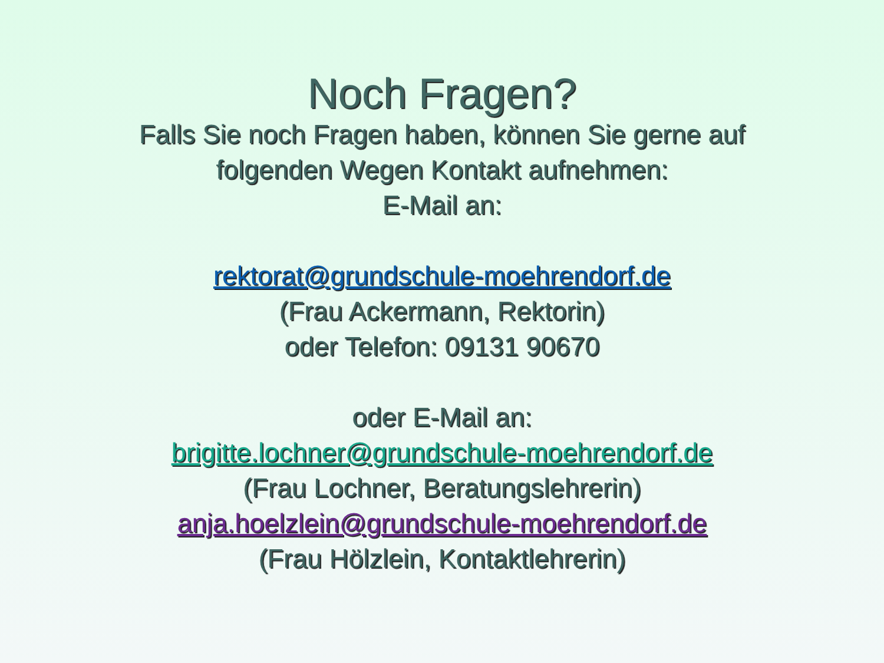Noch Fragen?
Falls Sie noch Fragen haben, können Sie gerne auf
folgenden Wegen Kontakt aufnehmen:
E-Mail an:
rektorat@grundschule-moehrendorf.de
(Frau Ackermann, Rektorin)
oder Telefon: 09131 90670
oder E-Mail an:
brigitte.lochner@grundschule-moehrendorf.de
(Frau Lochner, Beratungslehrerin)
anja.hoelzlein@grundschule-moehrendorf.de
(Frau Hölzlein, Kontaktlehrerin)